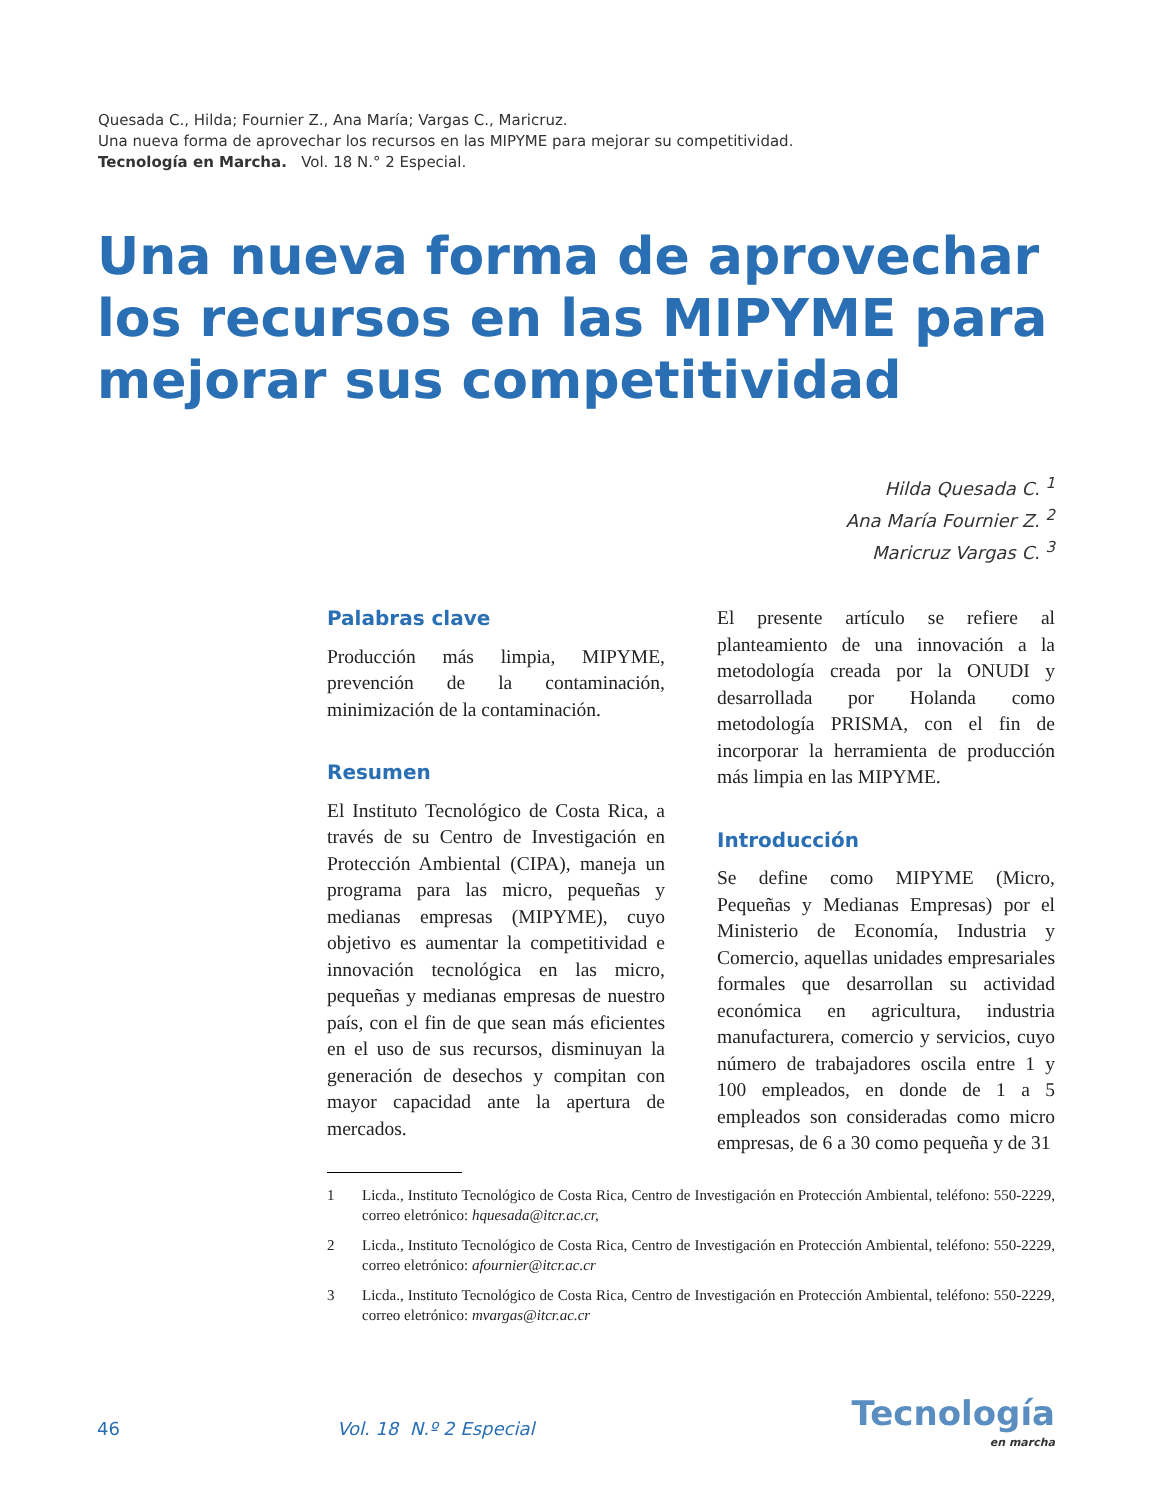Quesada C., Hilda; Fournier Z., Ana María; Vargas C., Maricruz.
Una nueva forma de aprovechar los recursos en las MIPYME para mejorar su competitividad.
Tecnología en Marcha. Vol. 18 N.° 2 Especial.
Una nueva forma de aprovechar los recursos en las MIPYME para mejorar sus competitividad
Hilda Quesada C. <sup>1</sup>
Ana María Fournier Z. <sup>2</sup>
Maricruz Vargas C. <sup>3</sup>
Palabras clave
Producción más limpia, MIPYME, prevención de la contaminación, minimización de la contaminación.
Resumen
El Instituto Tecnológico de Costa Rica, a través de su Centro de Investigación en Protección Ambiental (CIPA), maneja un programa para las micro, pequeñas y medianas empresas (MIPYME), cuyo objetivo es aumentar la competitividad e innovación tecnológica en las micro, pequeñas y medianas empresas de nuestro país, con el fin de que sean más eficientes en el uso de sus recursos, disminuyan la generación de desechos y compitan con mayor capacidad ante la apertura de mercados.
El presente artículo se refiere al planteamiento de una innovación a la metodología creada por la ONUDI y desarrollada por Holanda como metodología PRISMA, con el fin de incorporar la herramienta de producción más limpia en las MIPYME.
Introducción
Se define como MIPYME (Micro, Pequeñas y Medianas Empresas) por el Ministerio de Economía, Industria y Comercio, aquellas unidades empresariales formales que desarrollan su actividad económica en agricultura, industria manufacturera, comercio y servicios, cuyo número de trabajadores oscila entre 1 y 100 empleados, en donde de 1 a 5 empleados son consideradas como micro empresas, de 6 a 30 como pequeña y de 31
1 Licda., Instituto Tecnológico de Costa Rica, Centro de Investigación en Protección Ambiental, teléfono: 550-2229, correo eletrónico: hquesada@itcr.ac.cr,
2 Licda., Instituto Tecnológico de Costa Rica, Centro de Investigación en Protección Ambiental, teléfono: 550-2229, correo eletrónico: afournier@itcr.ac.cr
3 Licda., Instituto Tecnológico de Costa Rica, Centro de Investigación en Protección Ambiental, teléfono: 550-2229, correo eletrónico: mvargas@itcr.ac.cr
46 Vol. 18 N.º 2 Especial
Tecnología
en marcha